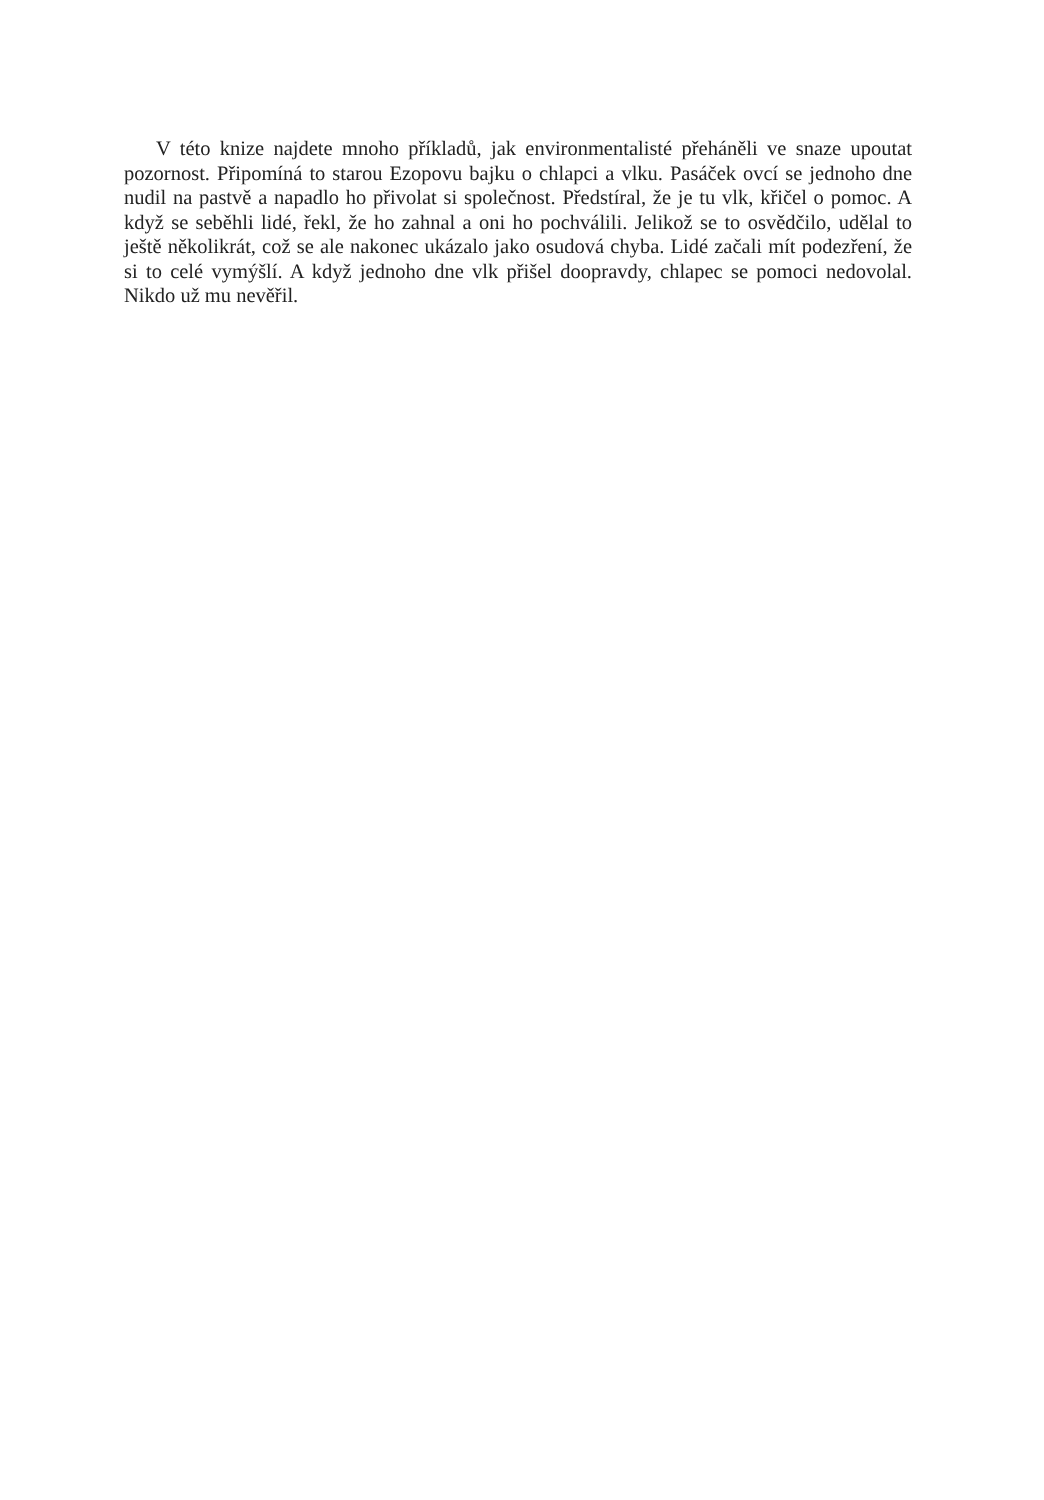V této knize najdete mnoho příkladů, jak environmentalisté přeháněli ve snaze upoutat pozornost. Připomíná to starou Ezopovu bajku o chlapci a vlku. Pasáček ovcí se jednoho dne nudil na pastvě a napadlo ho přivolat si společnost. Předstíral, že je tu vlk, křičel o pomoc. A když se seběhli lidé, řekl, že ho zahnal a oni ho pochválili. Jelikož se to osvědčilo, udělal to ještě několikrát, což se ale nakonec ukázalo jako osudová chyba. Lidé začali mít podezření, že si to celé vymýšlí. A když jednoho dne vlk přišel doopravdy, chlapec se pomoci nedovolal. Nikdo už mu nevěřil.